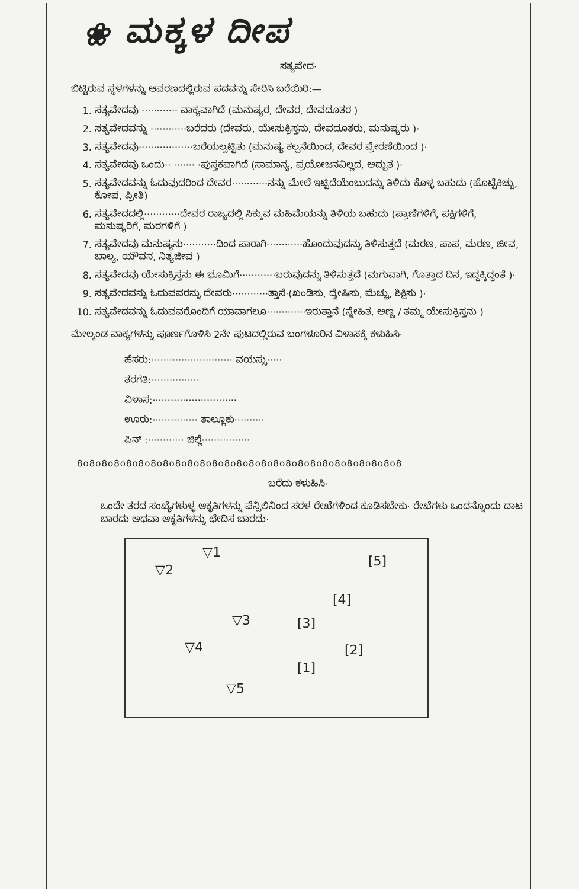❀ ಮಕ್ಕಳ ದೀಪ
ಸತ್ಯವೇದ·
ಬಿಟ್ಟಿರುವ ಸ್ಥಳಗಳನ್ನು ಆವರಣದಲ್ಲಿರುವ ಪದವನ್ನು ಸೇರಿಸಿ ಬರೆಯಿರಿ:—
1. ಸತ್ಯವೇದವು ············ ವಾಕ್ಯವಾಗಿದೆ (ಮನುಷ್ಯರ, ದೇವರ, ದೇವದೂತರ )
2. ಸತ್ಯವೇದವನ್ನು ············ಬರೆದರು (ದೇವರು, ಯೇಸುಕ್ರಿಸ್ತನು, ದೇವದೂತರು, ಮನುಷ್ಯರು )·
3. ಸತ್ಯವೇದವು··················ಬರೆಯಲ್ಪಟ್ಟಿತು (ಮನುಷ್ಯ ಕಲ್ಪನೆಯಿಂದ, ದೇವರ ಪ್ರೇರಣೆಯಿಂದ )·
4. ಸತ್ಯವೇದವು ಒಂದು·· ······· ·ಪುಸ್ತಕವಾಗಿದೆ (ಸಾಮಾನ್ಯ, ಪ್ರಯೋಜನವಿಲ್ಲದ, ಅದ್ಭುತ )·
5. ಸತ್ಯವೇದವನ್ನು ಓದುವುದರಿಂದ ದೇವರ············ನನ್ನು ಮೇಲೆ ಇಟ್ಟಿದೆಯೆಂಬುದನ್ನು ತಿಳಿದು ಕೊಳ್ಳ ಬಹುದು (ಹೊಟ್ಟೆಕಿಚ್ಚು, ಕೋಪ, ಪ್ರೀತಿ)
6. ಸತ್ಯವೇದದಲ್ಲಿ············ದೇವರ ರಾಜ್ಯದಲ್ಲಿ ಸಿಕ್ಕುವ ಮಹಿಮೆಯನ್ನು ತಿಳಿಯ ಬಹುದು (ಪ್ರಾಣಿಗಳಿಗೆ, ಪಕ್ಷಿಗಳಿಗೆ, ಮನುಷ್ಯರಿಗೆ, ಮರಗಳಿಗೆ )
7. ಸತ್ಯವೇದವು ಮನುಷ್ಯನು···········ದಿಂದ ಪಾರಾಗಿ············ಹೊಂದುವುದನ್ನು ತಿಳಿಸುತ್ತದೆ (ಮರಣ, ಪಾಪ, ಮರಣ, ಜೀವ, ಬಾಲ್ಯ, ಯೌವನ, ನಿತ್ಯಜೀವ )
8. ಸತ್ಯವೇದವು ಯೇಸುಕ್ರಿಸ್ತನು ಈ ಭೂಮಿಗೆ············ಬರುವುದನ್ನು ತಿಳಿಸುತ್ತದೆ (ಮಗುವಾಗಿ, ಗೊತ್ತಾದ ದಿನ, ಇದ್ದಕ್ಕಿದ್ದಂತೆ )·
9. ಸತ್ಯವೇದವನ್ನು ಓದುವವರನ್ನು ದೇವರು············ತ್ತಾನೆ·(ಖಂಡಿಸು, ದ್ವೇಷಿಸು, ಮೆಚ್ಚು, ಶಿಕ್ಷಿಸು )·
10. ಸತ್ಯವೇದವನ್ನು ಓದುವವರೊಂದಿಗೆ ಯಾವಾಗಲೂ·············ಇರುತ್ತಾನೆ (ಸ್ನೇಹಿತ, ಅಣ್ಣ / ತಮ್ಮ ಯೇಸುಕ್ರಿಸ್ತನು )
ಮೇಲ್ಕಂಡ ವಾಕ್ಯಗಳನ್ನು ಪೂರ್ಣಗೊಳಿಸಿ 2ನೇ ಪುಟದಲ್ಲಿರುವ ಬಂಗಳೂರಿನ ವಿಳಾಸಕ್ಕೆ ಕಳುಹಿಸಿ·
ಹೆಸರು:··························· ವಯಸ್ಸು·····
ತರಗತಿ:················
ವಿಳಾಸ:····························
ಊರು:··············· ತಾಲ್ಲೂಕು··········
ಪಿನ್ :············ ಜಿಲ್ಲೆ················
8o8o8o8o8o8o8o8o8o8o8o8o8o8o8o8o8o8o8o8o8o8o8o8o8o8o8
ಬರೆದು ಕಳುಹಿಸಿ·
ಒಂದೇ ತರದ ಸಂಖ್ಯೆಗಳುಳ್ಳ ಆಕೃತಿಗಳನ್ನು ಪೆನ್ಸಿಲಿನಿಂದ ಸರಳ ರೇಖೆಗಳಿಂದ ಕೂಡಿಸಬೇಕು· ರೇಖೆಗಳು ಒಂದನ್ನೊಂದು ದಾಟ ಬಾರದು ಅಥವಾ ಆಕೃತಿಗಳನ್ನು ಛೇದಿಸ ಬಾರದು·
▽1
▽2
[5]
[4]
▽3 [3]
▽4 [2]
[1]
▽5